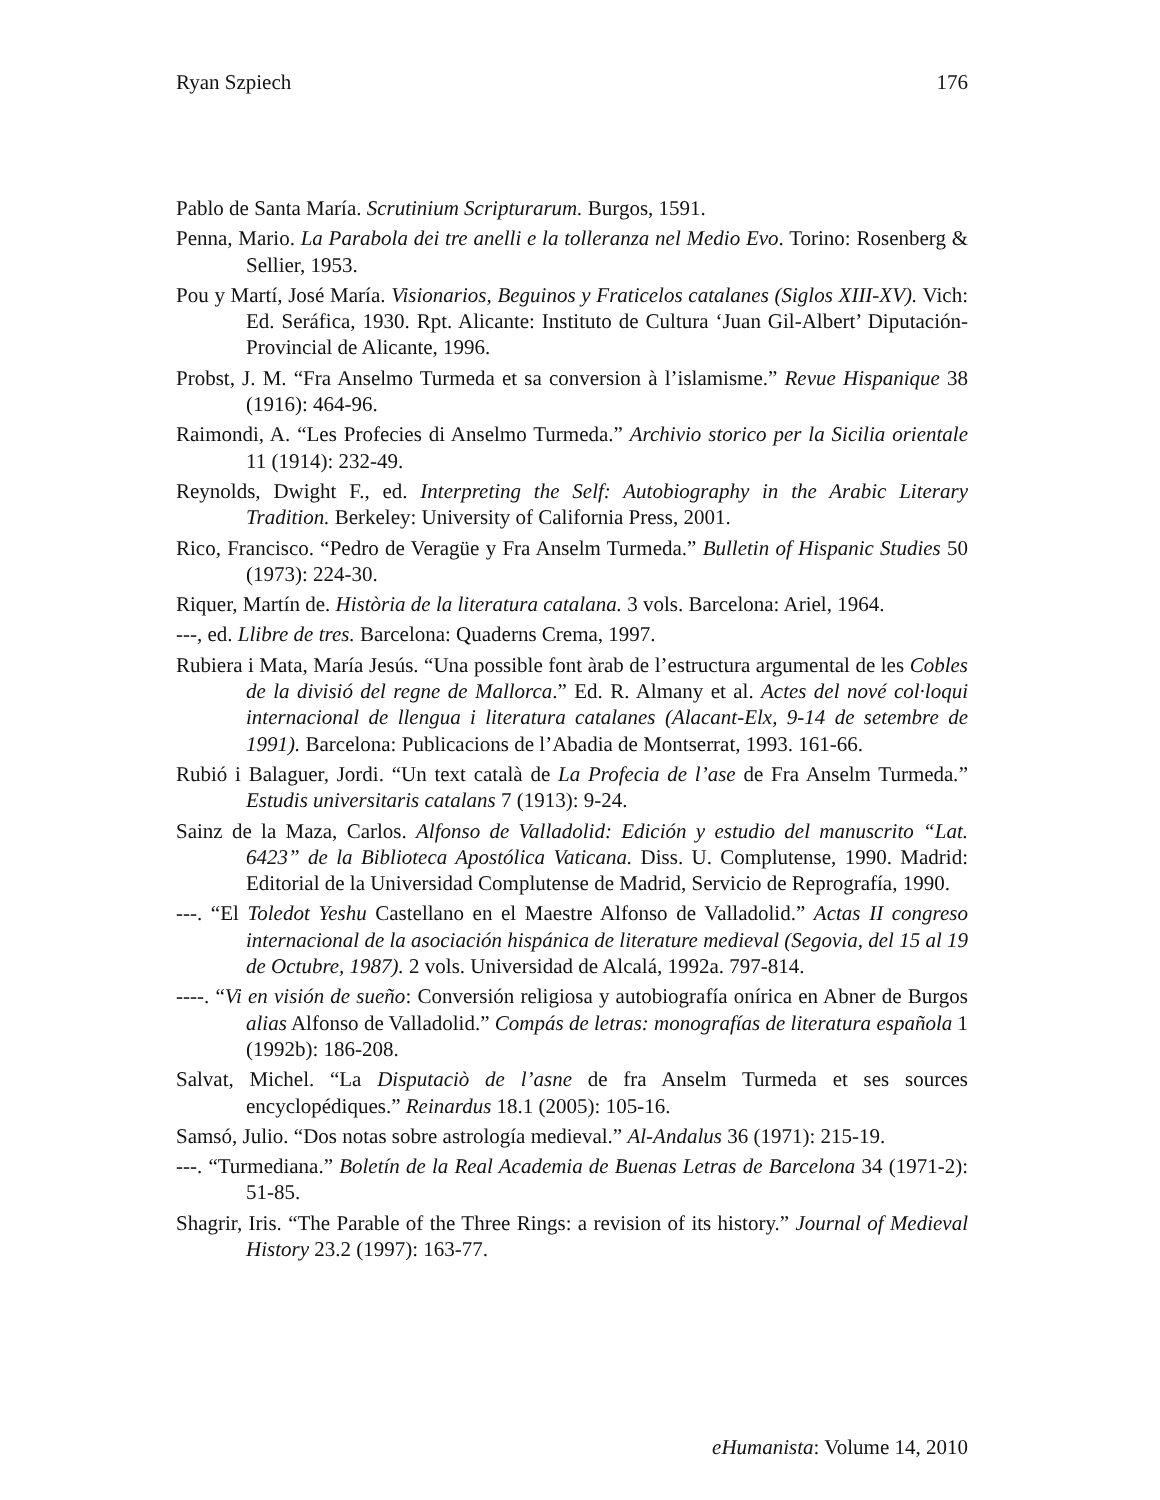Ryan Szpiech 176
Pablo de Santa María. Scrutinium Scripturarum. Burgos, 1591.
Penna, Mario. La Parabola dei tre anelli e la tolleranza nel Medio Evo. Torino: Rosenberg & Sellier, 1953.
Pou y Martí, José María. Visionarios, Beguinos y Fraticelos catalanes (Siglos XIII-XV). Vich: Ed. Seráfica, 1930. Rpt. Alicante: Instituto de Cultura ‘Juan Gil-Albert’ Diputación-Provincial de Alicante, 1996.
Probst, J. M. “Fra Anselmo Turmeda et sa conversion à l’islamisme.” Revue Hispanique 38 (1916): 464-96.
Raimondi, A. “Les Profecies di Anselmo Turmeda.” Archivio storico per la Sicilia orientale 11 (1914): 232-49.
Reynolds, Dwight F., ed. Interpreting the Self: Autobiography in the Arabic Literary Tradition. Berkeley: University of California Press, 2001.
Rico, Francisco. “Pedro de Veragüe y Fra Anselm Turmeda.” Bulletin of Hispanic Studies 50 (1973): 224-30.
Riquer, Martín de. Història de la literatura catalana. 3 vols. Barcelona: Ariel, 1964.
---, ed. Llibre de tres. Barcelona: Quaderns Crema, 1997.
Rubiera i Mata, María Jesús. “Una possible font àrab de l’estructura argumental de les Cobles de la divisió del regne de Mallorca.” Ed. R. Almany et al. Actes del nové col·loqui internacional de llengua i literatura catalanes (Alacant-Elx, 9-14 de setembre de 1991). Barcelona: Publicacions de l’Abadia de Montserrat, 1993. 161-66.
Rubió i Balaguer, Jordi. “Un text català de La Profecia de l’ase de Fra Anselm Turmeda.” Estudis universitaris catalans 7 (1913): 9-24.
Sainz de la Maza, Carlos. Alfonso de Valladolid: Edición y estudio del manuscrito “Lat. 6423” de la Biblioteca Apostólica Vaticana. Diss. U. Complutense, 1990. Madrid: Editorial de la Universidad Complutense de Madrid, Servicio de Reprografía, 1990.
---. “El Toledot Yeshu Castellano en el Maestre Alfonso de Valladolid.” Actas II congreso internacional de la asociación hispánica de literature medieval (Segovia, del 15 al 19 de Octubre, 1987). 2 vols. Universidad de Alcalá, 1992a. 797-814.
----. “Vi en visión de sueño: Conversión religiosa y autobiografía onírica en Abner de Burgos alias Alfonso de Valladolid.” Compás de letras: monografías de literatura española 1 (1992b): 186-208.
Salvat, Michel. “La Disputaciò de l’asne de fra Anselm Turmeda et ses sources encyclopédiques.” Reinardus 18.1 (2005): 105-16.
Samsó, Julio. “Dos notas sobre astrología medieval.” Al-Andalus 36 (1971): 215-19.
---. “Turmediana.” Boletín de la Real Academia de Buenas Letras de Barcelona 34 (1971-2): 51-85.
Shagrir, Iris. “The Parable of the Three Rings: a revision of its history.” Journal of Medieval History 23.2 (1997): 163-77.
eHumanista: Volume 14, 2010